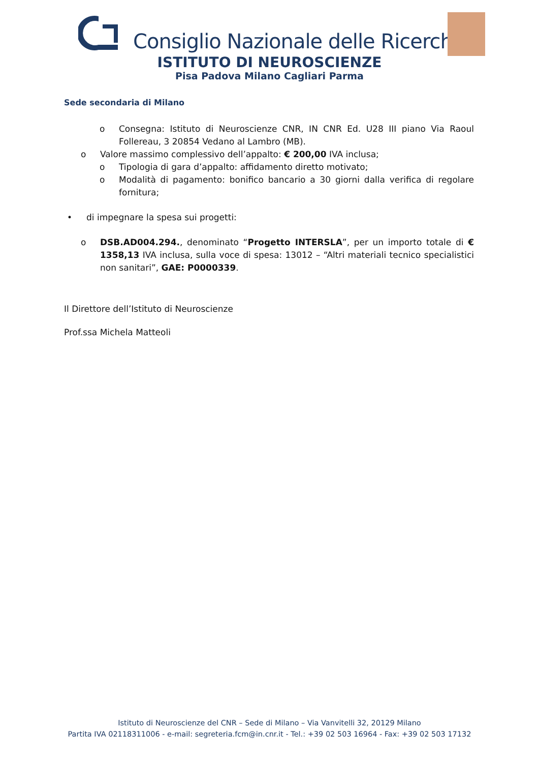Consiglio Nazionale delle Ricerche
ISTITUTO DI NEUROSCIENZE
Pisa Padova Milano Cagliari Parma
Sede secondaria di Milano
o Consegna: Istituto di Neuroscienze CNR, IN CNR Ed. U28 III piano Via Raoul Follereau, 3 20854 Vedano al Lambro (MB).
o Valore massimo complessivo dell’appalto: € 200,00 IVA inclusa;
o Tipologia di gara d’appalto: affidamento diretto motivato;
o Modalità di pagamento: bonifico bancario a 30 giorni dalla verifica di regolare fornitura;
• di impegnare la spesa sui progetti:
o DSB.AD004.294., denominato “Progetto INTERSLA”, per un importo totale di € 1358,13 IVA inclusa, sulla voce di spesa: 13012 – “Altri materiali tecnico specialistici non sanitari”, GAE: P0000339.
Il Direttore dell’Istituto di Neuroscienze
Prof.ssa Michela Matteoli
Istituto di Neuroscienze del CNR – Sede di Milano – Via Vanvitelli 32, 20129 Milano
Partita IVA 02118311006 - e-mail: segreteria.fcm@in.cnr.it - Tel.: +39 02 503 16964 - Fax: +39 02 503 17132